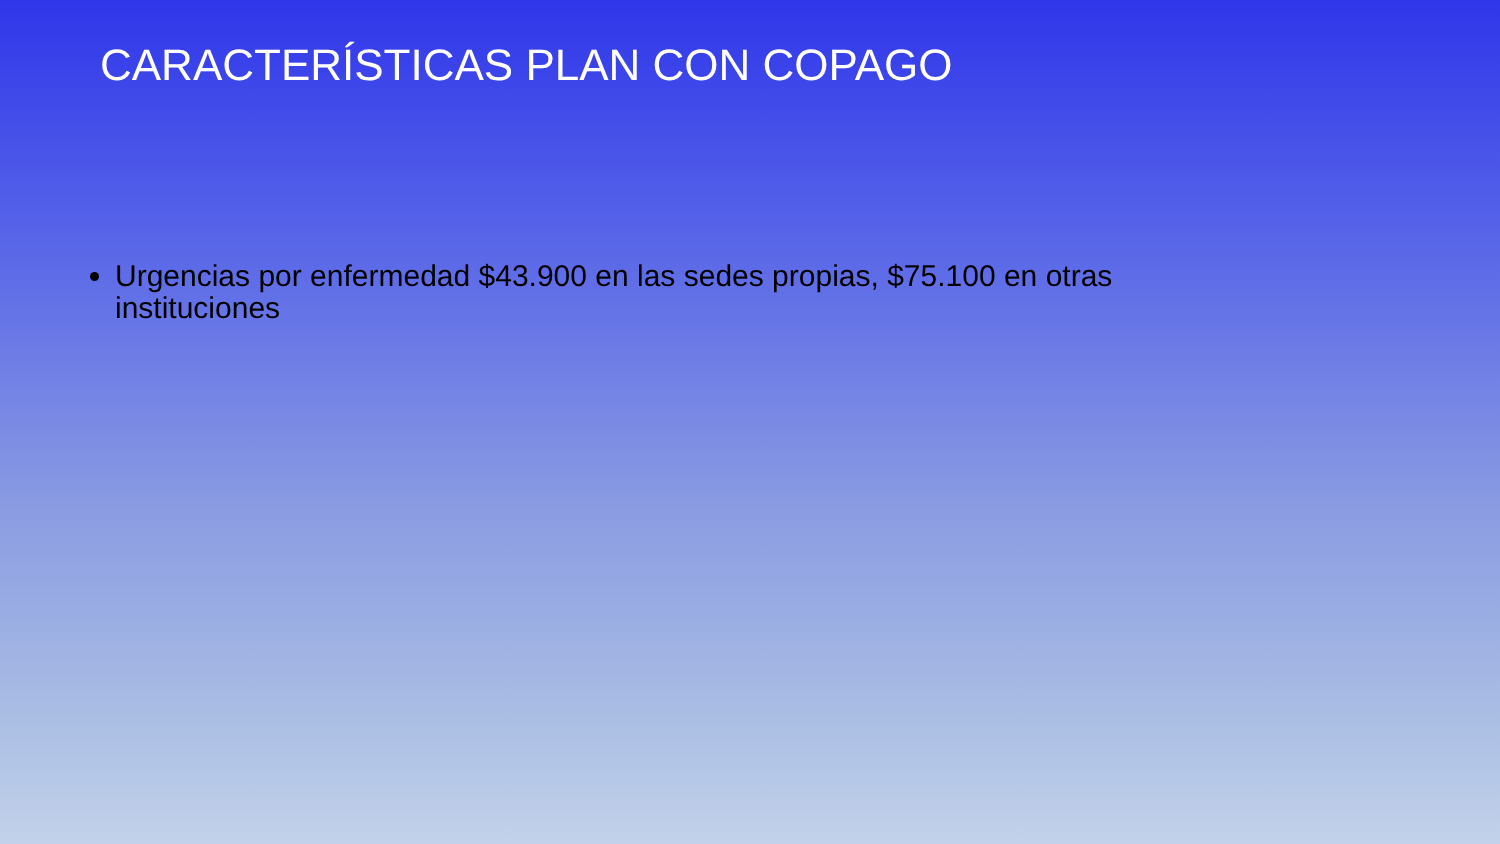CARACTERÍSTICAS PLAN CON COPAGO
Urgencias por enfermedad $43.900 en las sedes propias, $75.100 en otras instituciones